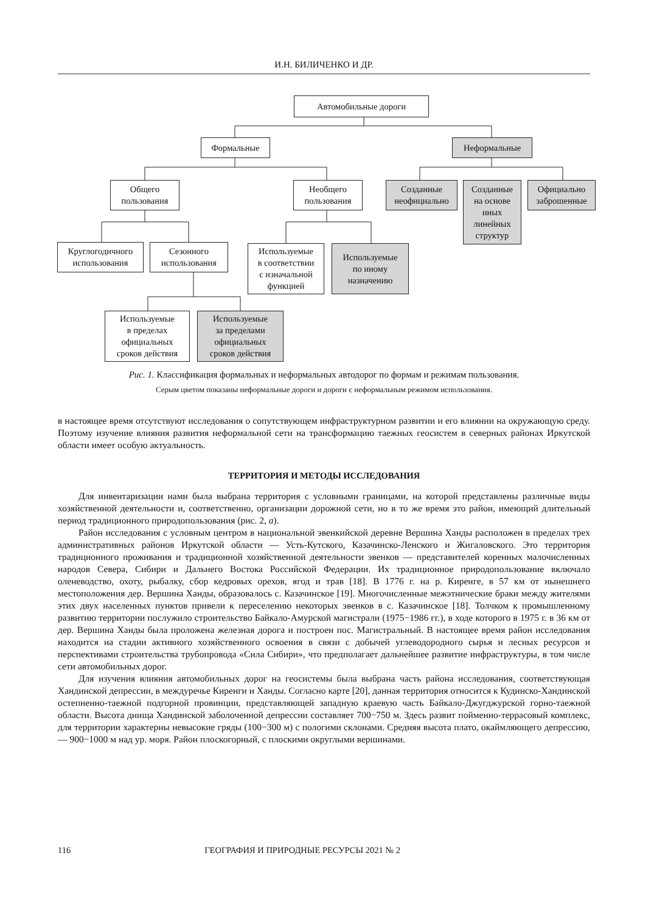И.Н. БИЛИЧЕНКО И ДР.
Автомобильные дороги
Формальные Неформальные
Общего
пользования
Необщего
пользования
Созданные
неофициально
Созданные
на основе
иных
линейных
структур
Официально
заброшенные
Круглогодичного
использования
Сезонного
использования
Используемые
в соответствии
с изначальной
функцией
Используемые
по иному
назначению
Используемые
в пределах
официальных
сроков действия
Используемые
за пределами
официальных
сроков действия
Рис. 1. Классификация формальных и неформальных автодорог по формам и режимам пользования.
Серым цветом показаны неформальные дороги и дороги с неформальным режимом использования.
в настоящее время отсутствуют исследования о сопутствующем инфраструктурном развитии и его влиянии на окружающую среду. Поэтому изучение влияния развития неформальной сети на трансформацию таежных геосистем в северных районах Иркутской области имеет особую актуальность.
ТЕРРИТОРИЯ И МЕТОДЫ ИССЛЕДОВАНИЯ
Для инвентаризации нами была выбрана территория с условными границами, на которой представлены различные виды хозяйственной деятельности и, соответственно, организации дорожной сети, но в то же время это район, имеющий длительный период традиционного природопользования (рис. 2, а).
Район исследования с условным центром в национальной эвенкийской деревне Вершина Ханды расположен в пределах трех административных районов Иркутской области — Усть-Кутского, Казачинско-Ленского и Жигаловского. Это территория традиционного проживания и традиционной хозяйственной деятельности эвенков — представителей коренных малочисленных народов Севера, Сибири и Дальнего Востока Российской Федерации. Их традиционное природопользование включало оленеводство, охоту, рыбалку, сбор кедровых орехов, ягод и трав [18]. В 1776 г. на р. Киренге, в 57 км от нынешнего местоположения дер. Вершина Ханды, образовалось с. Казачинское [19]. Многочисленные межэтнические браки между жителями этих двух населенных пунктов привели к переселению некоторых эвенков в с. Казачинское [18]. Толчком к промышленному развитию территории послужило строительство Байкало-Амурской магистрали (1975−1986 гг.), в ходе которого в 1975 г. в 36 км от дер. Вершина Ханды была проложена железная дорога и построен пос. Магистральный. В настоящее время район исследования находится на стадии активного хозяйственного освоения в связи с добычей углеводородного сырья и лесных ресурсов и перспективами строительства трубопровода «Сила Сибири», что предполагает дальнейшее развитие инфраструктуры, в том числе сети автомобильных дорог.
Для изучения влияния автомобильных дорог на геосистемы была выбрана часть района исследования, соответствующая Хандинской депрессии, в междуречье Киренги и Ханды. Согласно карте [20], данная территория относится к Кудинско-Хандинской остепненно-таежной подгорной провинции, представляющей западную краевую часть Байкало-Джугджурской горно-таежной области. Высота днища Хандинской заболоченной депрессии составляет 700−750 м. Здесь развит пойменно-террасовый комплекс, для территории характерны невысокие гряды (100−300 м) с пологими склонами. Средняя высота плато, окаймляющего депрессию, — 900−1000 м над ур. моря. Район плоскогорный, с плоскими округлыми вершинами.
116 ГЕОГРАФИЯ И ПРИРОДНЫЕ РЕСУРСЫ 2021 № 2